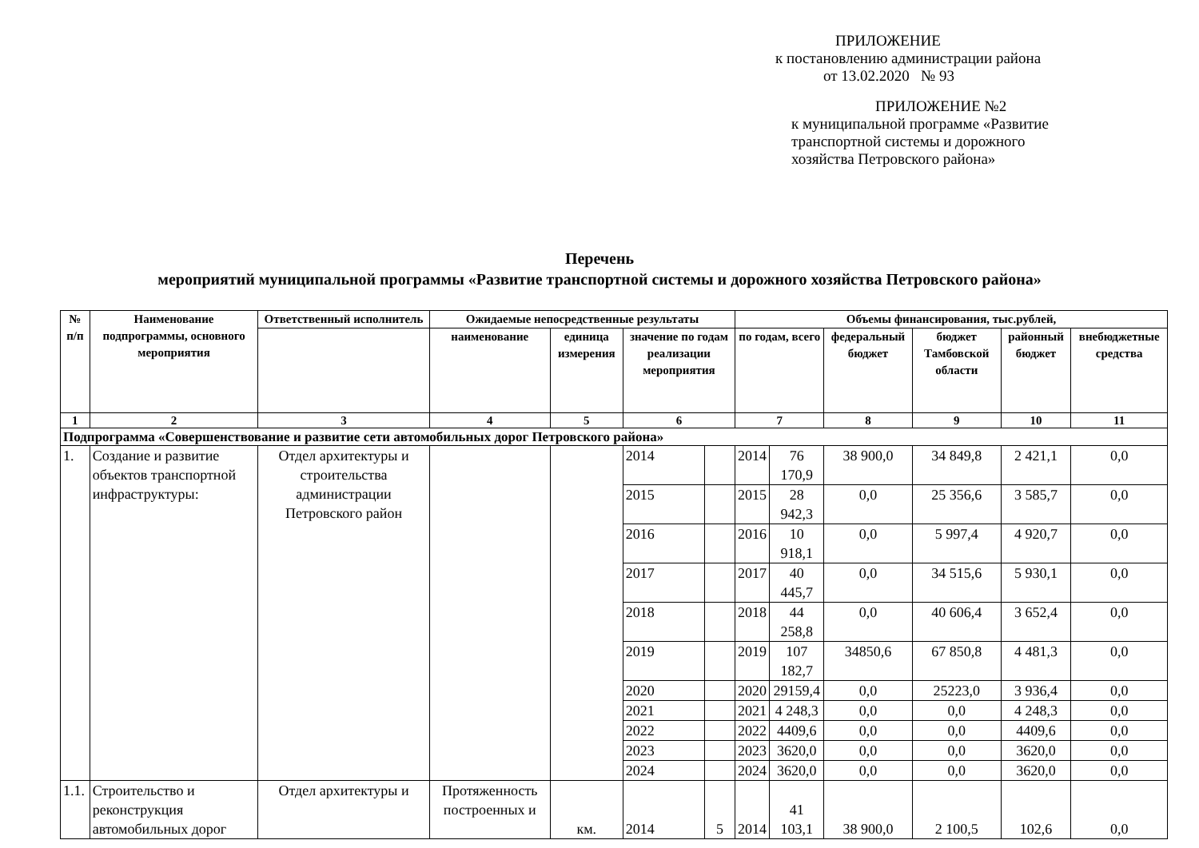ПРИЛОЖЕНИЕ
к постановлению администрации района
от 13.02.2020 № 93
ПРИЛОЖЕНИЕ №2
к муниципальной программе «Развитие
транспортной системы и дорожного
хозяйства Петровского района»
Перечень
мероприятий муниципальной программы «Развитие транспортной системы и дорожного хозяйства Петровского района»
| № п/п | Наименование подпрограммы, основного мероприятия | Ответственный исполнитель | Ожидаемые непосредственные результаты | | | | Объемы финансирования, тыс.рублей, | | | | | |
| --- | --- | --- | --- | --- | --- | --- | --- | --- | --- | --- | --- | --- |
| | | | наименование | единица измерения | значение по годам реализации мероприятия | | по годам, всего | | федеральный бюджет | бюджет Тамбовской области | районный бюджет | внебюджетные средства |
| 1 | 2 | 3 | 4 | 5 | 6 | | 7 | | 8 | 9 | 10 | 11 |
| Подпрограмма «Совершенствование и развитие сети автомобильных дорог Петровского района» | | | | | | | | | | | | |
| 1. | Создание и развитие объектов транспортной инфраструктуры: | Отдел архитектуры и строительства администрации Петровского район | | | 2014 | | 2014 | 76 170,9 | 38 900,0 | 34 849,8 | 2 421,1 | 0,0 |
| | | | | | 2015 | | 2015 | 28 942,3 | 0,0 | 25 356,6 | 3 585,7 | 0,0 |
| | | | | | 2016 | | 2016 | 10 918,1 | 0,0 | 5 997,4 | 4 920,7 | 0,0 |
| | | | | | 2017 | | 2017 | 40 445,7 | 0,0 | 34 515,6 | 5 930,1 | 0,0 |
| | | | | | 2018 | | 2018 | 44 258,8 | 0,0 | 40 606,4 | 3 652,4 | 0,0 |
| | | | | | 2019 | | 2019 | 107 182,7 | 34850,6 | 67 850,8 | 4 481,3 | 0,0 |
| | | | | | 2020 | | 2020 | 29159,4 | 0,0 | 25223,0 | 3 936,4 | 0,0 |
| | | | | | 2021 | | 2021 | 4 248,3 | 0,0 | 0,0 | 4 248,3 | 0,0 |
| | | | | | 2022 | | 2022 | 4409,6 | 0,0 | 0,0 | 4409,6 | 0,0 |
| | | | | | 2023 | | 2023 | 3620,0 | 0,0 | 0,0 | 3620,0 | 0,0 |
| | | | | | 2024 | | 2024 | 3620,0 | 0,0 | 0,0 | 3620,0 | 0,0 |
| 1.1. | Строительство и реконструкция автомобильных дорог | Отдел архитектуры и | Протяженность построенных и | км. | 2014 | 5 | 2014 | 41 103,1 | 38 900,0 | 2 100,5 | 102,6 | 0,0 |